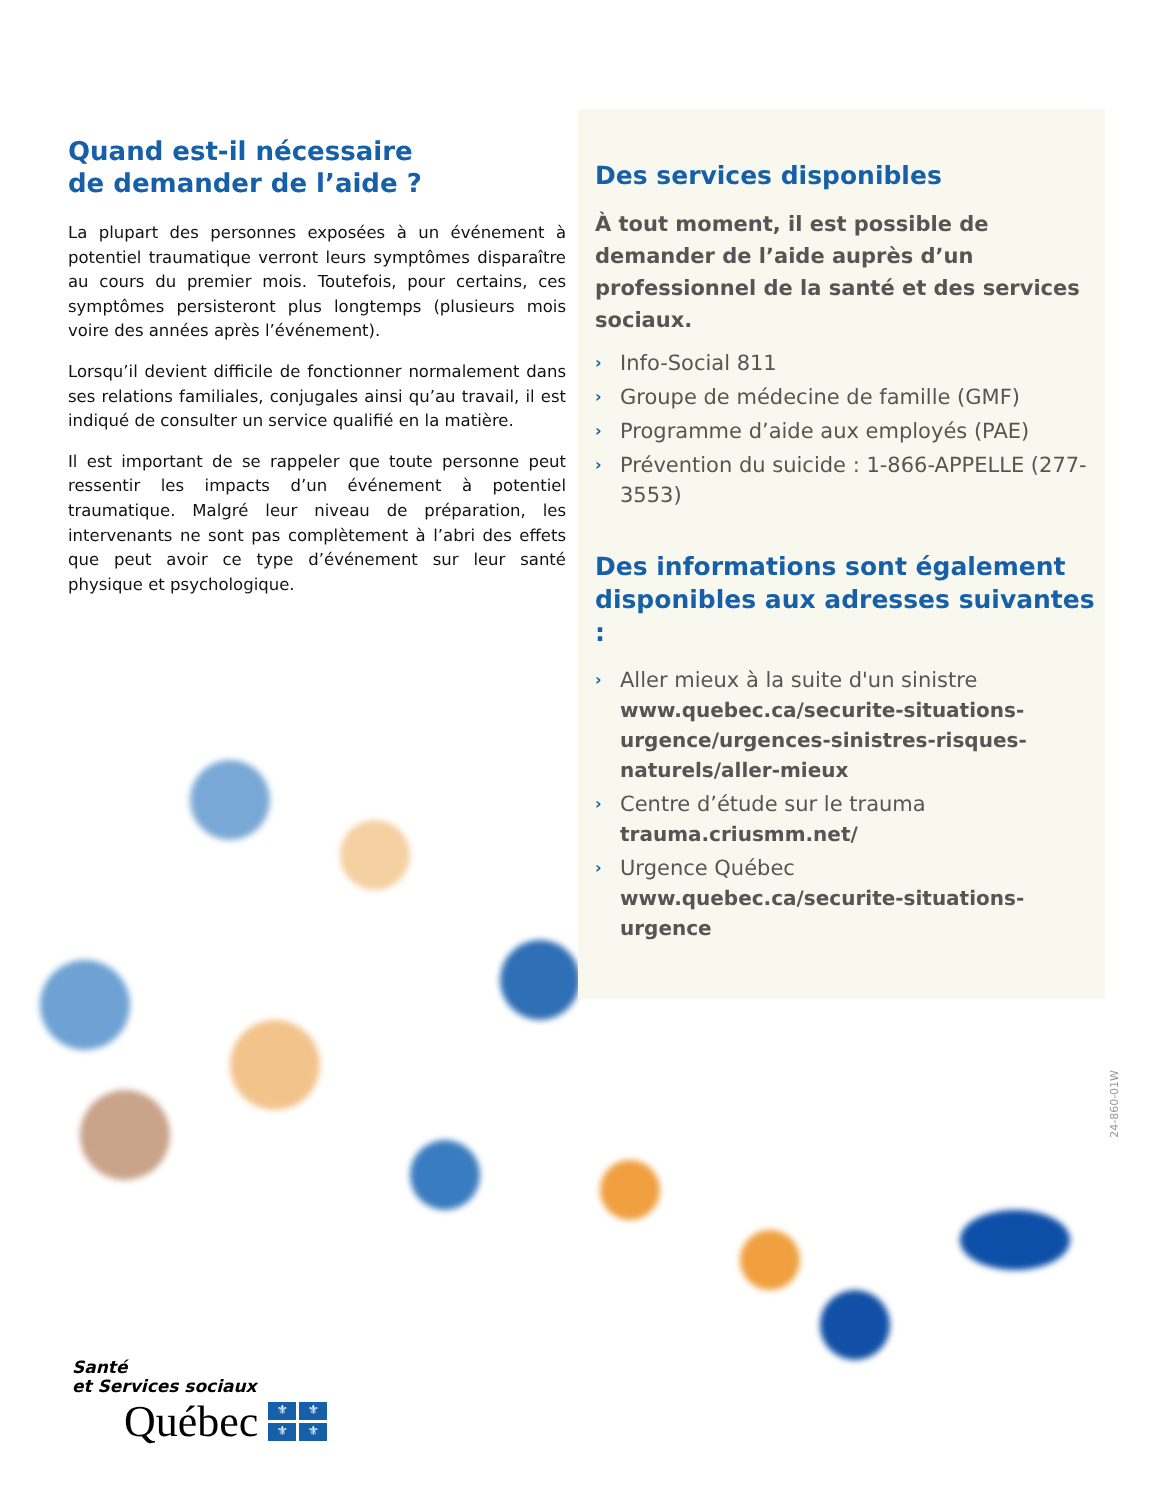Quand est-il nécessaire
de demander de l’aide ?
La plupart des personnes exposées à un événement à potentiel traumatique verront leurs symptômes disparaître au cours du premier mois. Toutefois, pour certains, ces symptômes persisteront plus longtemps (plusieurs mois voire des années après l’événement).
Lorsqu’il devient difficile de fonctionner normalement dans ses relations familiales, conjugales ainsi qu’au travail, il est indiqué de consulter un service qualifié en la matière.
Il est important de se rappeler que toute personne peut ressentir les impacts d’un événement à potentiel traumatique. Malgré leur niveau de préparation, les intervenants ne sont pas complètement à l’abri des effets que peut avoir ce type d’événement sur leur santé physique et psychologique.
Des services disponibles
À tout moment, il est possible de demander de l’aide auprès d’un professionnel de la santé et des services sociaux.
› Info-Social 811
› Groupe de médecine de famille (GMF)
› Programme d’aide aux employés (PAE)
› Prévention du suicide : 1-866-APPELLE (277-3553)
Des informations sont également disponibles aux adresses suivantes :
› Aller mieux à la suite d'un sinistre
www.quebec.ca/securite-situations-urgence/urgences-sinistres-risques-naturels/aller-mieux
› Centre d’étude sur le trauma
trauma.criusmm.net/
› Urgence Québec
www.quebec.ca/securite-situations-urgence
24-860-01W
Santé
et Services sociaux
Québec ⚜ ⚜ ⚜ ⚜